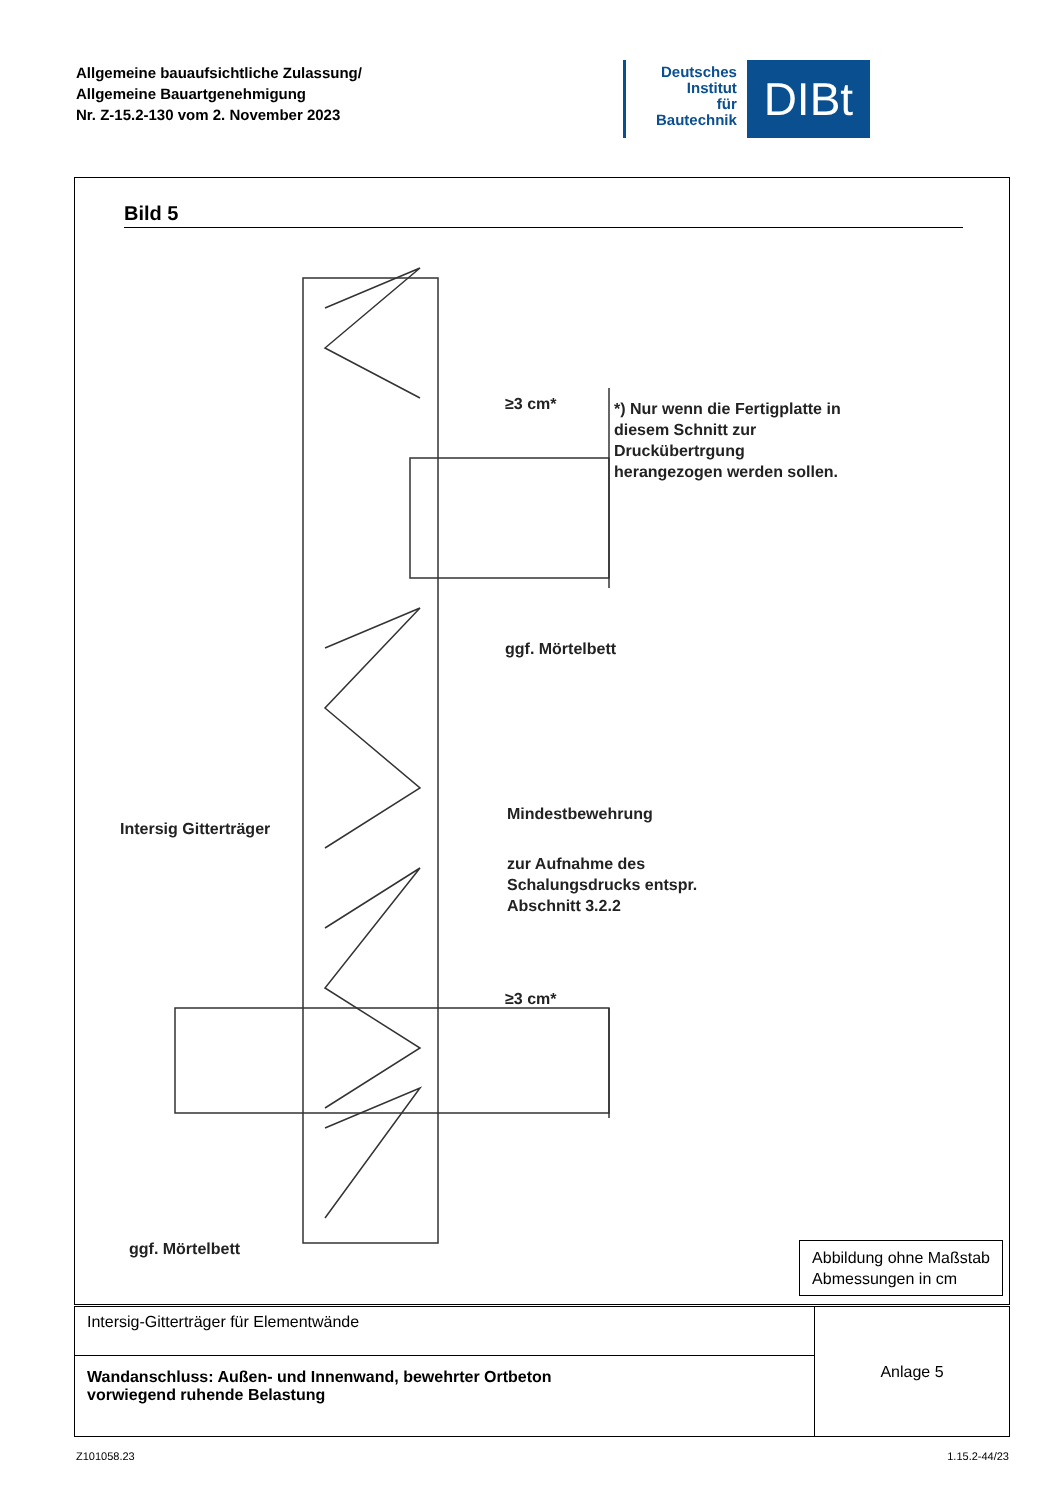Allgemeine bauaufsichtliche Zulassung/
Allgemeine Bauartgenehmigung
Nr. Z-15.2-130 vom 2. November 2023
Deutsches
Institut
für
Bautechnik
DIBt
Bild 5
*) Nur wenn die Fertigplatte in
diesem Schnitt zur
Druckübertrgung
herangezogen werden sollen.
≥3 cm*
≥3 cm*
ggf. Mörtelbett
Intersig Gitterträger
Mindestbewehrung
zur Aufnahme des
Schalungsdrucks entspr.
Abschnitt 3.2.2
ggf. Mörtelbett
Abbildung ohne Maßstab
Abmessungen in cm
| Intersig-Gitterträger für Elementwände | Anlage 5 |
| Wandanschluss: Außen- und Innenwand, bewehrter Ortbeton vorwiegend ruhende Belastung | |
Z101058.23 1.15.2-44/23